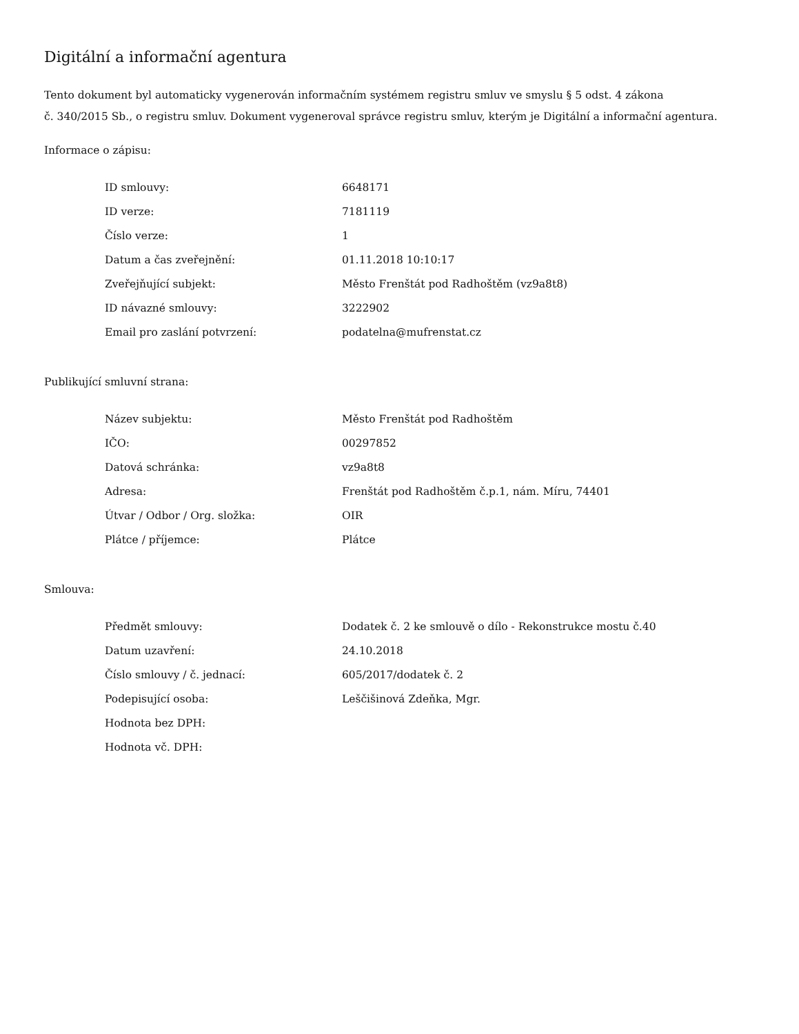Digitální a informační agentura
Tento dokument byl automaticky vygenerován informačním systémem registru smluv ve smyslu § 5 odst. 4 zákona
č. 340/2015 Sb., o registru smluv. Dokument vygeneroval správce registru smluv, kterým je Digitální a informační agentura.
Informace o zápisu:
| ID smlouvy: | 6648171 |
| ID verze: | 7181119 |
| Číslo verze: | 1 |
| Datum a čas zveřejnění: | 01.11.2018 10:10:17 |
| Zveřejňující subjekt: | Město Frenštát pod Radhoštěm (vz9a8t8) |
| ID návazné smlouvy: | 3222902 |
| Email pro zaslání potvrzení: | podatelna@mufrenstat.cz |
Publikující smluvní strana:
| Název subjektu: | Město Frenštát pod Radhoštěm |
| IČO: | 00297852 |
| Datová schránka: | vz9a8t8 |
| Adresa: | Frenštát pod Radhoštěm č.p.1, nám. Míru, 74401 |
| Útvar / Odbor / Org. složka: | OIR |
| Plátce / příjemce: | Plátce |
Smlouva:
| Předmět smlouvy: | Dodatek č. 2 ke smlouvě o dílo - Rekonstrukce mostu č.40 |
| Datum uzavření: | 24.10.2018 |
| Číslo smlouvy / č. jednací: | 605/2017/dodatek č. 2 |
| Podepisující osoba: | Leščišinová Zdeňka, Mgr. |
| Hodnota bez DPH: | |
| Hodnota vč. DPH: | |